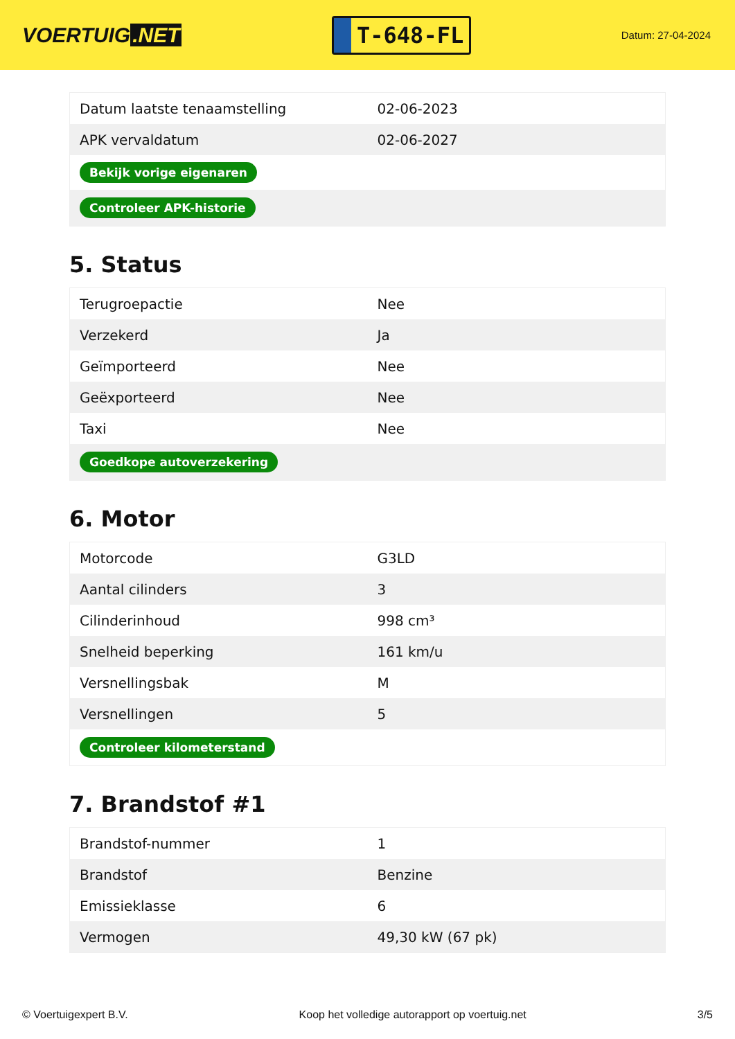VOERTUIG.NET
T-648-FL
Datum: 27-04-2024
| Datum laatste tenaamstelling | 02-06-2023 |
| APK vervaldatum | 02-06-2027 |
| Bekijk vorige eigenaren | |
| Controleer APK-historie | |
5. Status
| Terugroepactie | Nee |
| Verzekerd | Ja |
| Geïmporteerd | Nee |
| Geëxporteerd | Nee |
| Taxi | Nee |
| Goedkope autoverzekering | |
6. Motor
| Motorcode | G3LD |
| Aantal cilinders | 3 |
| Cilinderinhoud | 998 cm³ |
| Snelheid beperking | 161 km/u |
| Versnellingsbak | M |
| Versnellingen | 5 |
| Controleer kilometerstand | |
7. Brandstof #1
| Brandstof-nummer | 1 |
| Brandstof | Benzine |
| Emissieklasse | 6 |
| Vermogen | 49,30 kW (67 pk) |
© Voertuigexpert B.V. Koop het volledige autorapport op voertuig.net 3/5